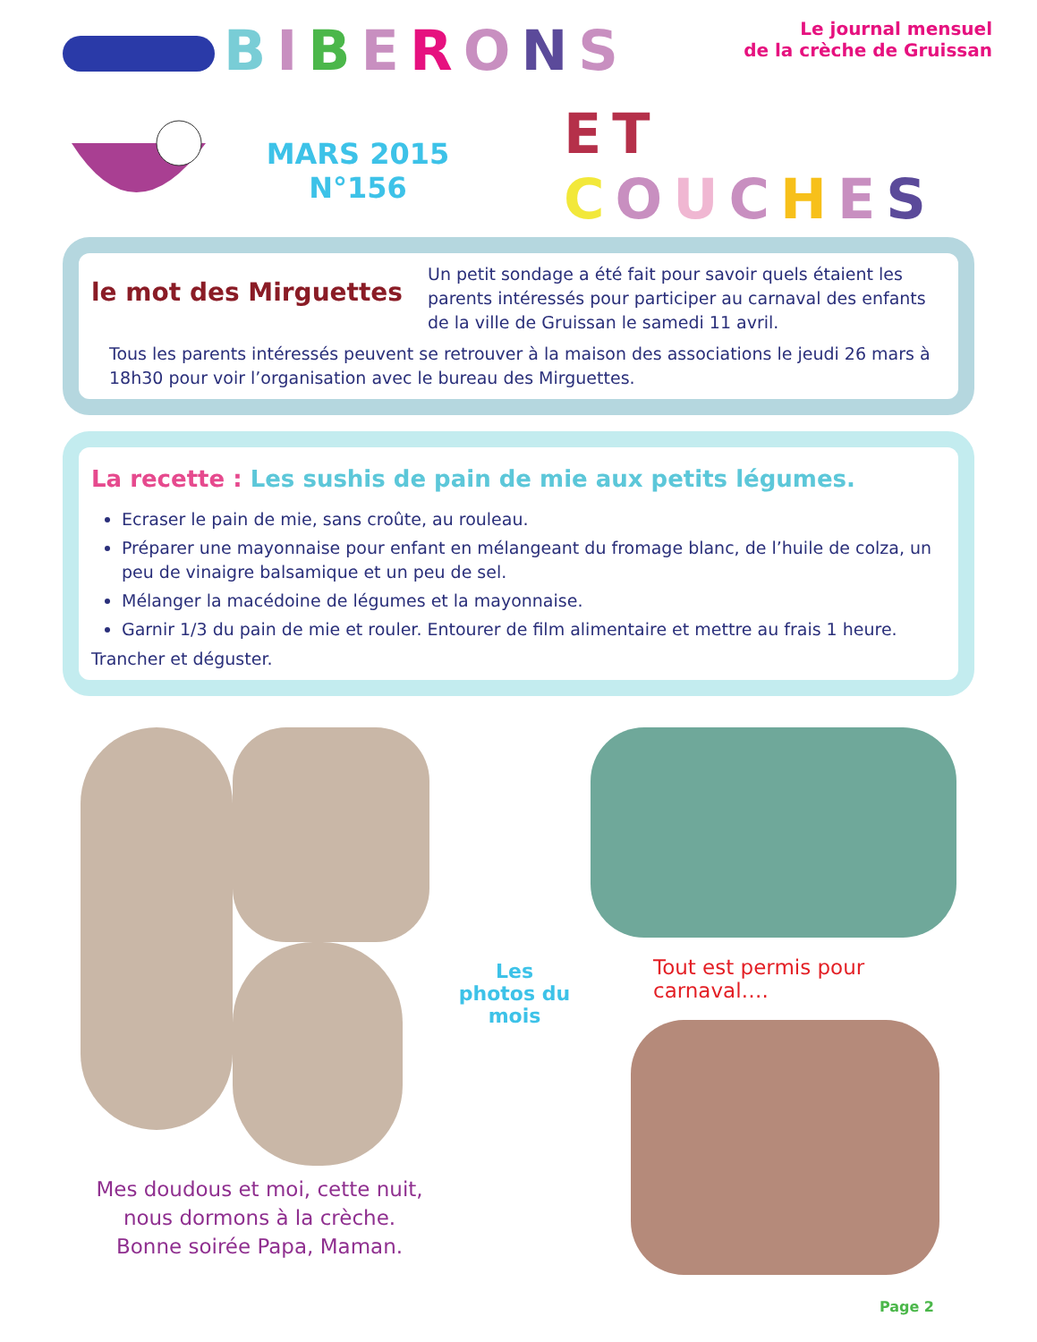BIBERONS
Le journal mensuel
de la crèche de Gruissan
MARS 2015
N°156
ET
COUCHES
le mot des Mirguettes
Un petit sondage a été fait pour savoir quels étaient les parents intéressés pour participer au carnaval des enfants de la ville de Gruissan le samedi 11 avril.
Tous les parents intéressés peuvent se retrouver à la maison des associations le jeudi 26 mars à 18h30 pour voir l’organisation avec le bureau des Mirguettes.
La recette : Les sushis de pain de mie aux petits légumes.
Ecraser le pain de mie, sans croûte, au rouleau.
Préparer une mayonnaise pour enfant en mélangeant du fromage blanc, de l’huile de colza, un peu de vinaigre balsamique et un peu de sel.
Mélanger la macédoine de légumes et la mayonnaise.
Garnir 1/3 du pain de mie et rouler. Entourer de film alimentaire et mettre au frais 1 heure.
Trancher et déguster.
Mes doudous et moi, cette nuit, nous dormons à la crèche.
Bonne soirée Papa, Maman.
Les photos du mois
Tout est permis pour carnaval….
Page 2